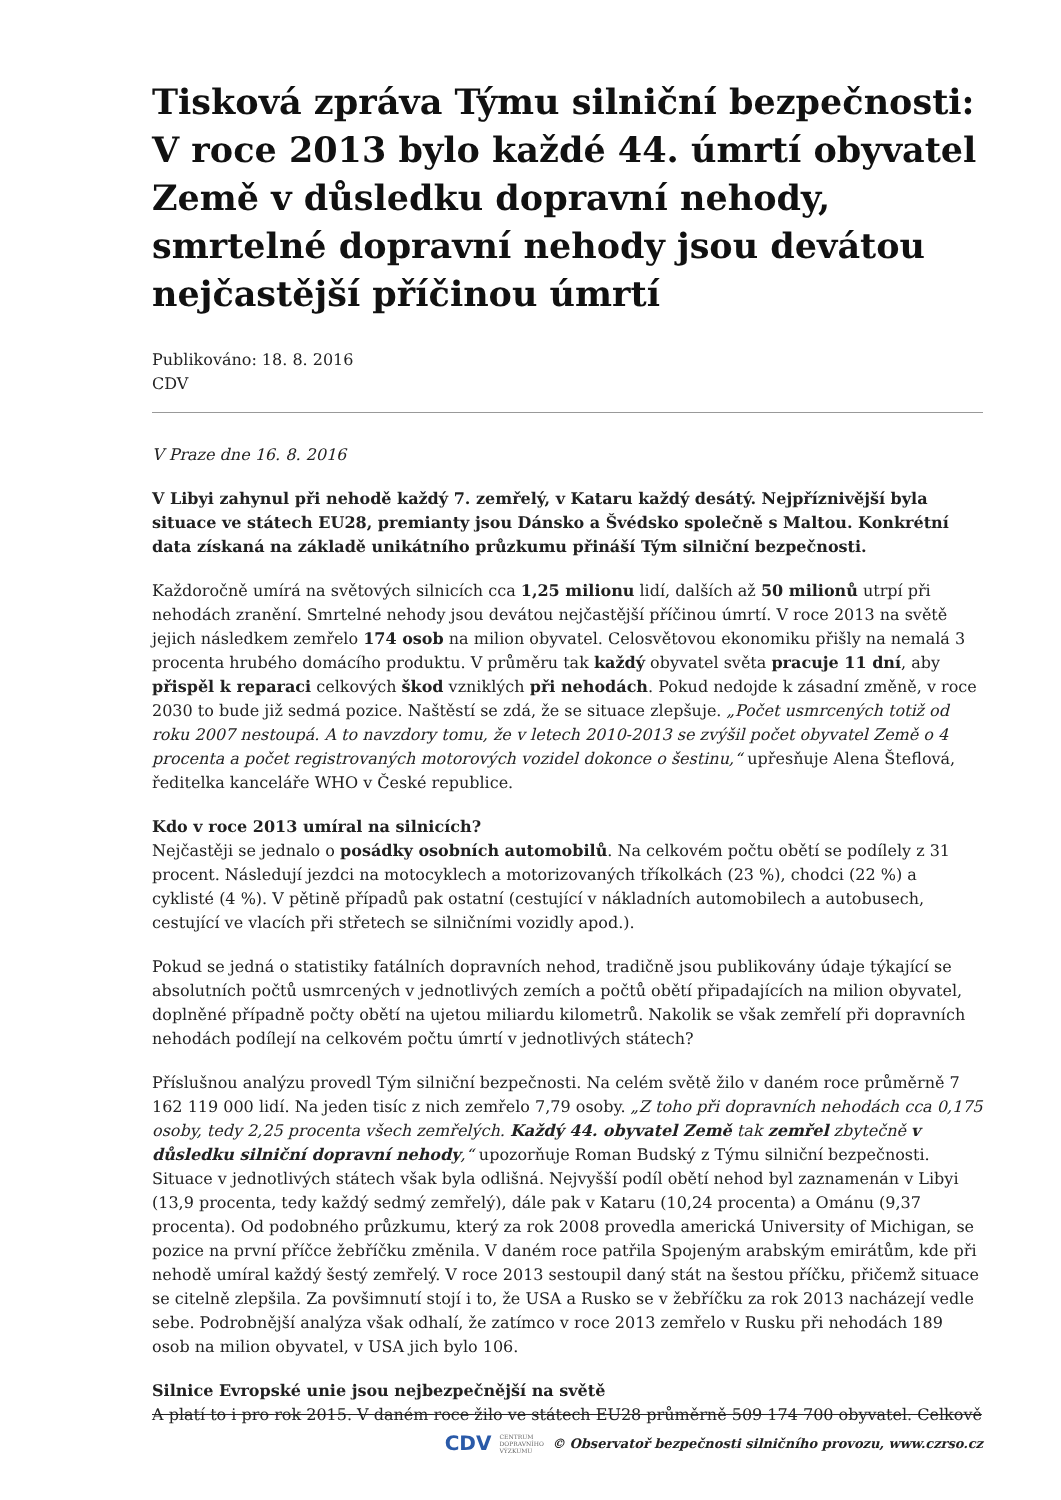Tisková zpráva Týmu silniční bezpečnosti: V roce 2013 bylo každé 44. úmrtí obyvatel Země v důsledku dopravní nehody, smrtelné dopravní nehody jsou devátou nejčastější příčinou úmrtí
Publikováno: 18. 8. 2016
CDV
V Praze dne 16. 8. 2016
V Libyi zahynul při nehodě každý 7. zemřelý, v Kataru každý desátý. Nejpříznivější byla situace ve státech EU28, premianty jsou Dánsko a Švédsko společně s Maltou. Konkrétní data získaná na základě unikátního průzkumu přináší Tým silniční bezpečnosti.
Každoročně umírá na světových silnicích cca 1,25 milionu lidí, dalších až 50 milionů utrpí při nehodách zranění. Smrtelné nehody jsou devátou nejčastější příčinou úmrtí. V roce 2013 na světě jejich následkem zemřelo 174 osob na milion obyvatel. Celosvětovou ekonomiku přišly na nemalá 3 procenta hrubého domácího produktu. V průměru tak každý obyvatel světa pracuje 11 dní, aby přispěl k reparaci celkových škod vzniklých při nehodách. Pokud nedojde k zásadní změně, v roce 2030 to bude již sedmá pozice. Naštěstí se zdá, že se situace zlepšuje. „Počet usmrcených totiž od roku 2007 nestoupá. A to navzdory tomu, že v letech 2010-2013 se zvýšil počet obyvatel Země o 4 procenta a počet registrovaných motorových vozidel dokonce o šestinu,“ upřesňuje Alena Šteflová, ředitelka kanceláře WHO v České republice.
Kdo v roce 2013 umíral na silnicích?
Nejčastěji se jednalo o posádky osobních automobilů. Na celkovém počtu obětí se podílely z 31 procent. Následují jezdci na motocyklech a motorizovaných tříkolkách (23 %), chodci (22 %) a cyklisté (4 %). V pětině případů pak ostatní (cestující v nákladních automobilech a autobusech, cestující ve vlacích při střetech se silničními vozidly apod.).
Pokud se jedná o statistiky fatálních dopravních nehod, tradičně jsou publikovány údaje týkající se absolutních počtů usmrcených v jednotlivých zemích a počtů obětí připadajících na milion obyvatel, doplněné případně počty obětí na ujetou miliardu kilometrů. Nakolik se však zemřelí při dopravních nehodách podílejí na celkovém počtu úmrtí v jednotlivých státech?
Příslušnou analýzu provedl Tým silniční bezpečnosti. Na celém světě žilo v daném roce průměrně 7 162 119 000 lidí. Na jeden tisíc z nich zemřelo 7,79 osoby. „Z toho při dopravních nehodách cca 0,175 osoby, tedy 2,25 procenta všech zemřelých. Každý 44. obyvatel Země tak zemřel zbytečně v důsledku silniční dopravní nehody,“ upozorňuje Roman Budský z Týmu silniční bezpečnosti. Situace v jednotlivých státech však byla odlišná. Nejvyšší podíl obětí nehod byl zaznamenán v Libyi (13,9 procenta, tedy každý sedmý zemřelý), dále pak v Kataru (10,24 procenta) a Ománu (9,37 procenta). Od podobného průzkumu, který za rok 2008 provedla americká University of Michigan, se pozice na první příčce žebříčku změnila. V daném roce patřila Spojeným arabským emirátům, kde při nehodě umíral každý šestý zemřelý. V roce 2013 sestoupil daný stát na šestou příčku, přičemž situace se citelně zlepšila. Za povšimnutí stojí i to, že USA a Rusko se v žebříčku za rok 2013 nacházejí vedle sebe. Podrobnější analýza však odhalí, že zatímco v roce 2013 zemřelo v Rusku při nehodách 189 osob na milion obyvatel, v USA jich bylo 106.
Silnice Evropské unie jsou nejbezpečnější na světě
A platí to i pro rok 2015. V daném roce žilo ve státech EU28 průměrně 509 174 700 obyvatel. Celkově
CDV CENTRUM
DOPRAVNÍHO
VÝZKUMU © Observatoř bezpečnosti silničního provozu, www.czrso.cz